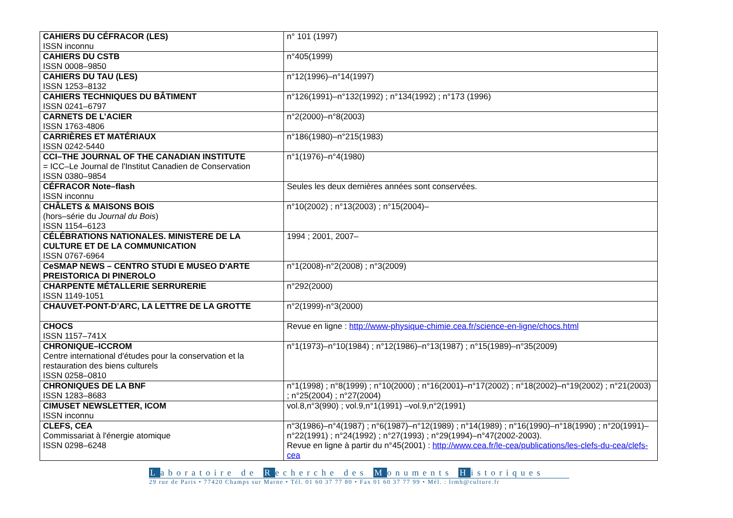| CAHIERS DU CÉFRACOR (LES) ISSN inconnu | n° 101 (1997) |
| CAHIERS DU CSTB ISSN 0008–9850 | n°405(1999) |
| CAHIERS DU TAU (LES) ISSN 1253–8132 | n°12(1996)–n°14(1997) |
| CAHIERS TECHNIQUES DU BÂTIMENT ISSN 0241–6797 | n°126(1991)–n°132(1992) ; n°134(1992) ; n°173 (1996) |
| CARNETS DE L’ACIER ISSN 1763-4806 | n°2(2000)–n°8(2003) |
| CARRIÈRES ET MATÉRIAUX ISSN 0242-5440 | n°186(1980)–n°215(1983) |
| CCI–THE JOURNAL OF THE CANADIAN INSTITUTE = ICC–Le Journal de l'Institut Canadien de Conservation ISSN 0380–9854 | n°1(1976)–n°4(1980) |
| CÉFRACOR Note–flash ISSN inconnu | Seules les deux dernières années sont conservées. |
| CHÂLETS & MAISONS BOIS (hors–série du Journal du Bois ) ISSN 1154–6123 | n°10(2002) ; n°13(2003) ; n°15(2004)– |
| CÉLÉBRATIONS NATIONALES. MINISTERE DE LA CULTURE ET DE LA COMMUNICATION ISSN 0767-6964 | 1994 ; 2001, 2007– |
| CeSMAP NEWS – CENTRO STUDI E MUSEO D'ARTE PREISTORICA DI PINEROLO | n°1(2008)-n°2(2008) ; n°3(2009) |
| CHARPENTE MÉTALLERIE SERRURERIE ISSN 1149-1051 | n°292(2000) |
| CHAUVET-PONT-D’ARC, LA LETTRE DE LA GROTTE | n°2(1999)-n°3(2000) |
| CHOCS ISSN 1157–741X | Revue en ligne : http://www-physique-chimie.cea.fr/science-en-ligne/chocs.html |
| CHRONIQUE–ICCROM Centre international d'études pour la conservation et la restauration des biens culturels ISSN 0258–0810 | n°1(1973)–n°10(1984) ; n°12(1986)–n°13(1987) ; n°15(1989)–n°35(2009) |
| CHRONIQUES DE LA BNF ISSN 1283–8683 | n°1(1998) ; n°8(1999) ; n°10(2000) ; n°16(2001)–n°17(2002) ; n°18(2002)–n°19(2002) ; n°21(2003) ; n°25(2004) ; n°27(2004) |
| CIMUSET NEWSLETTER, ICOM ISSN inconnu | vol.8,n°3(990) ; vol.9,n°1(1991) –vol.9,n°2(1991) |
| CLEFS, CEA Commissariat à l'énergie atomique ISSN 0298–6248 | n°3(1986)–n°4(1987) ; n°6(1987)–n°12(1989) ; n°14(1989) ; n°16(1990)–n°18(1990) ; n°20(1991)–n°22(1991) ; n°24(1992) ; n°27(1993) ; n°29(1994)–n°47(2002-2003). Revue en ligne à partir du n°45(2001) : http://www.cea.fr/le-cea/publications/les-clefs-du-cea/clefs-cea |
Laboratoire de Recherche des Monuments Historiques
29 rue de Paris • 77420 Champs sur Marne • Tél. 01 60 37 77 80 • Fax 01 60 37 77 99 • Mél. : lrmh@culture.fr